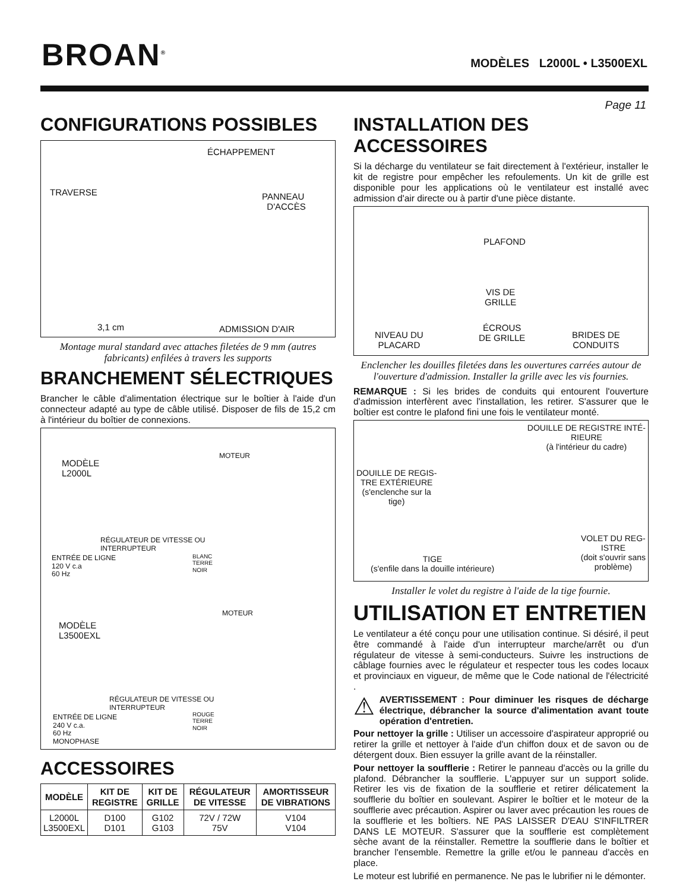BROAN<sup>®</sup>
MODÈLES L2000L • L3500EXL
Page 11
CONFIGURATIONS POSSIBLES
ÉCHAPPEMENT
TRAVERSE PANNEAU
D'ACCÈS
3,1 cm ADMISSION D'AIR
Montage mural standard avec attaches filetées de 9 mm (autres fabricants) enfilées à travers les supports
BRANCHEMENT SÉLECTRIQUES
Brancher le câble d'alimentation électrique sur le boîtier à l'aide d'un connecteur adapté au type de câble utilisé. Disposer de fils de 15,2 cm à l'intérieur du boîtier de connexions.
MOTEUR
MODÈLE
L2000L
RÉGULATEUR DE VITESSE OU
INTERRUPTEUR
ENTRÉE DE LIGNE
120 V c.a
60 Hz
BLANC
TERRE
NOIR
MOTEUR
MODÈLE
L3500EXL
RÉGULATEUR DE VITESSE OU
INTERRUPTEUR
ENTRÉE DE LIGNE
240 V c.a.
60 Hz
MONOPHASE
ROUGE
TERRE
NOIR
ACCESSOIRES
| MODÈLE | KIT DE REGISTRE | KIT DE GRILLE | RÉGULATEUR DE VITESSE | AMORTISSEUR DE VIBRATIONS |
| --- | --- | --- | --- | --- |
| L2000L L3500EXL | D100 D101 | G102 G103 | 72V / 72W 75V | V104 V104 |
INSTALLATION DES ACCESSOIRES
Si la décharge du ventilateur se fait directement à l'extérieur, installer le kit de registre pour empêcher les refoulements. Un kit de grille est disponible pour les applications où le ventilateur est installé avec admission d'air directe ou à partir d'une pièce distante.
PLAFOND
VIS DE
GRILLE
ÉCROUS
DE GRILLE NIVEAU DU
PLACARD
BRIDES DE
CONDUITS
Enclencher les douilles filetées dans les ouvertures carrées autour de l'ouverture d'admission. Installer la grille avec les vis fournies.
REMARQUE : Si les brides de conduits qui entourent l'ouverture d'admission interfèrent avec l'installation, les retirer. S'assurer que le boîtier est contre le plafond fini une fois le ventilateur monté.
DOUILLE DE REGISTRE INTÉ-
RIEURE
(à l'intérieur du cadre)
DOUILLE DE REGIS-
TRE EXTÉRIEURE
(s'enclenche sur la
tige)
VOLET DU REG-
ISTRE
(doit s'ouvrir sans
problème)
TIGE
(s'enfile dans la douille intérieure)
Installer le volet du registre à l'aide de la tige fournie.
UTILISATION ET ENTRETIEN
Le ventilateur a été conçu pour une utilisation continue. Si désiré, il peut être commandé à l'aide d'un interrupteur marche/arrêt ou d'un régulateur de vitesse à semi-conducteurs. Suivre les instructions de câblage fournies avec le régulateur et respecter tous les codes locaux et provinciaux en vigueur, de même que le Code national de l'électricité .
⚠ AVERTISSEMENT : Pour diminuer les risques de décharge électrique, débrancher la source d'alimentation avant toute opération d'entretien.
Pour nettoyer la grille : Utiliser un accessoire d'aspirateur approprié ou retirer la grille et nettoyer à l'aide d'un chiffon doux et de savon ou de détergent doux. Bien essuyer la grille avant de la réinstaller.
Pour nettoyer la soufflerie : Retirer le panneau d'accès ou la grille du plafond. Débrancher la soufflerie. L'appuyer sur un support solide. Retirer les vis de fixation de la soufflerie et retirer délicatement la soufflerie du boîtier en soulevant. Aspirer le boîtier et le moteur de la soufflerie avec précaution. Aspirer ou laver avec précaution les roues de la soufflerie et les boîtiers. NE PAS LAISSER D'EAU S'INFILTRER DANS LE MOTEUR. S'assurer que la soufflerie est complètement sèche avant de la réinstaller. Remettre la soufflerie dans le boîtier et brancher l'ensemble. Remettre la grille et/ou le panneau d'accès en place.
Le moteur est lubrifié en permanence. Ne pas le lubrifier ni le démonter.